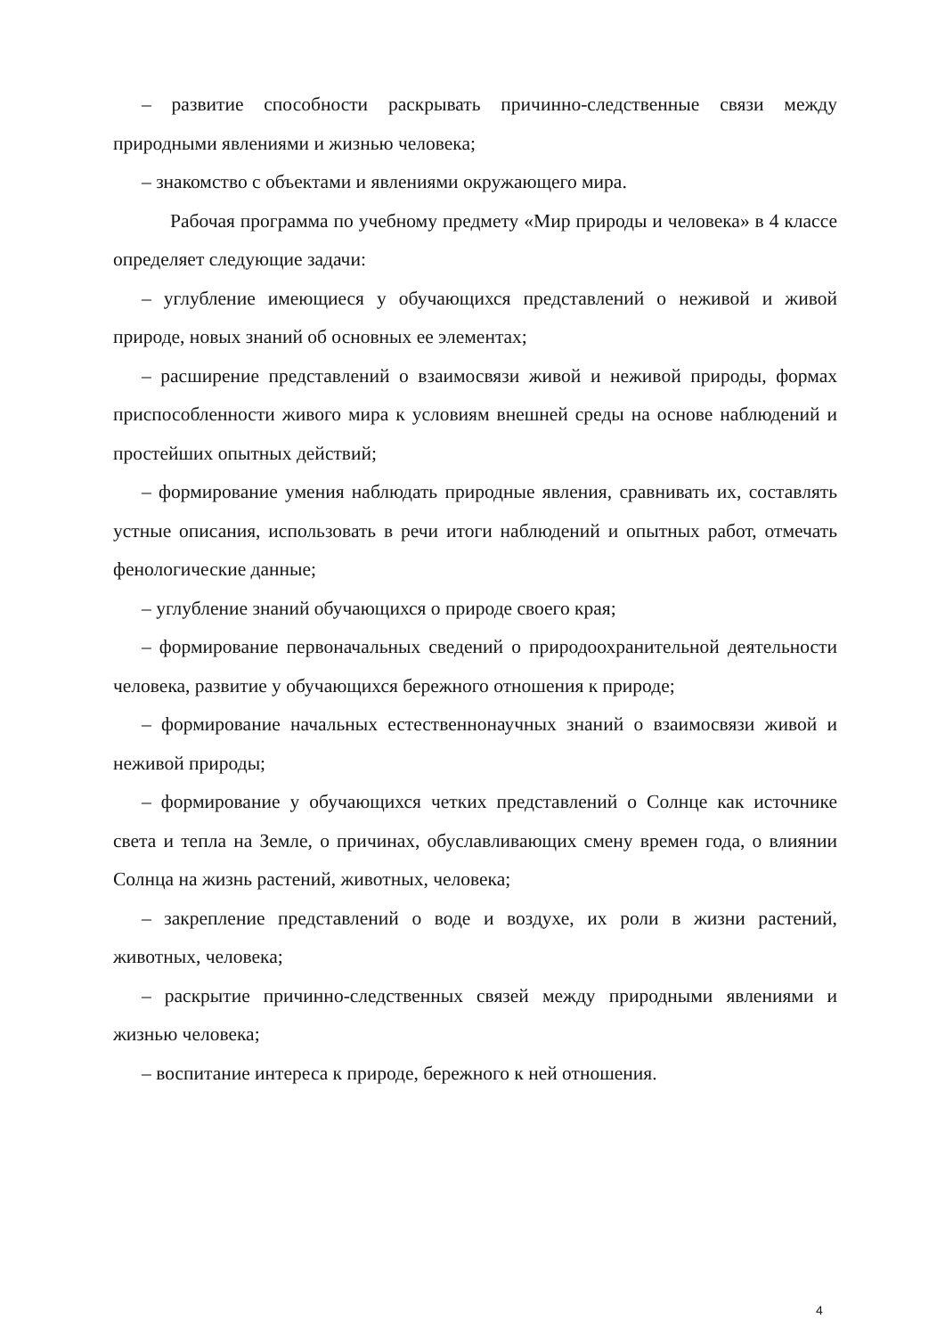– развитие способности раскрывать причинно-следственные связи между природными явлениями и жизнью человека;
– знакомство с объектами и явлениями окружающего мира.
Рабочая программа по учебному предмету «Мир природы и челове­ка» в 4 классе определяет следующие задачи:
– углубление имеющиеся у обучающихся представлений о неживой и живой природе, новых знаний об основных ее элементах;
– расширение представлений о взаимосвязи живой и неживой приро­ды, формах приспособленности живого мира к условиям внешней среды на основе наблюдений и простейших опытных действий;
– формирование умения наблюдать природные явления, сравнивать их, составлять устные описания, использовать в речи итоги наблюдений и опытных работ, отмечать фенологические данные;
– углубление знаний обучающихся о природе своего края;
– формирование первоначальных сведений о природоохранительной деятельности человека, развитие у обучающихся бережного отношения к природе;
– формирование начальных естественнонаучных знаний о взаимосвязи живой и неживой природы;
– формирование у обучающихся четких представлений о Солнце как источнике света и тепла на Земле, о причинах, обуславливающих смену времен года, о влиянии Солнца на жизнь растений, животных, человека;
– закрепление представлений о воде и воздухе, их роли в жизни расте­ний, животных, человека;
– раскрытие причинно-следственных связей между природными явле­ниями и жизнью человека;
– воспитание интереса к природе, бережного к ней отношения.
4